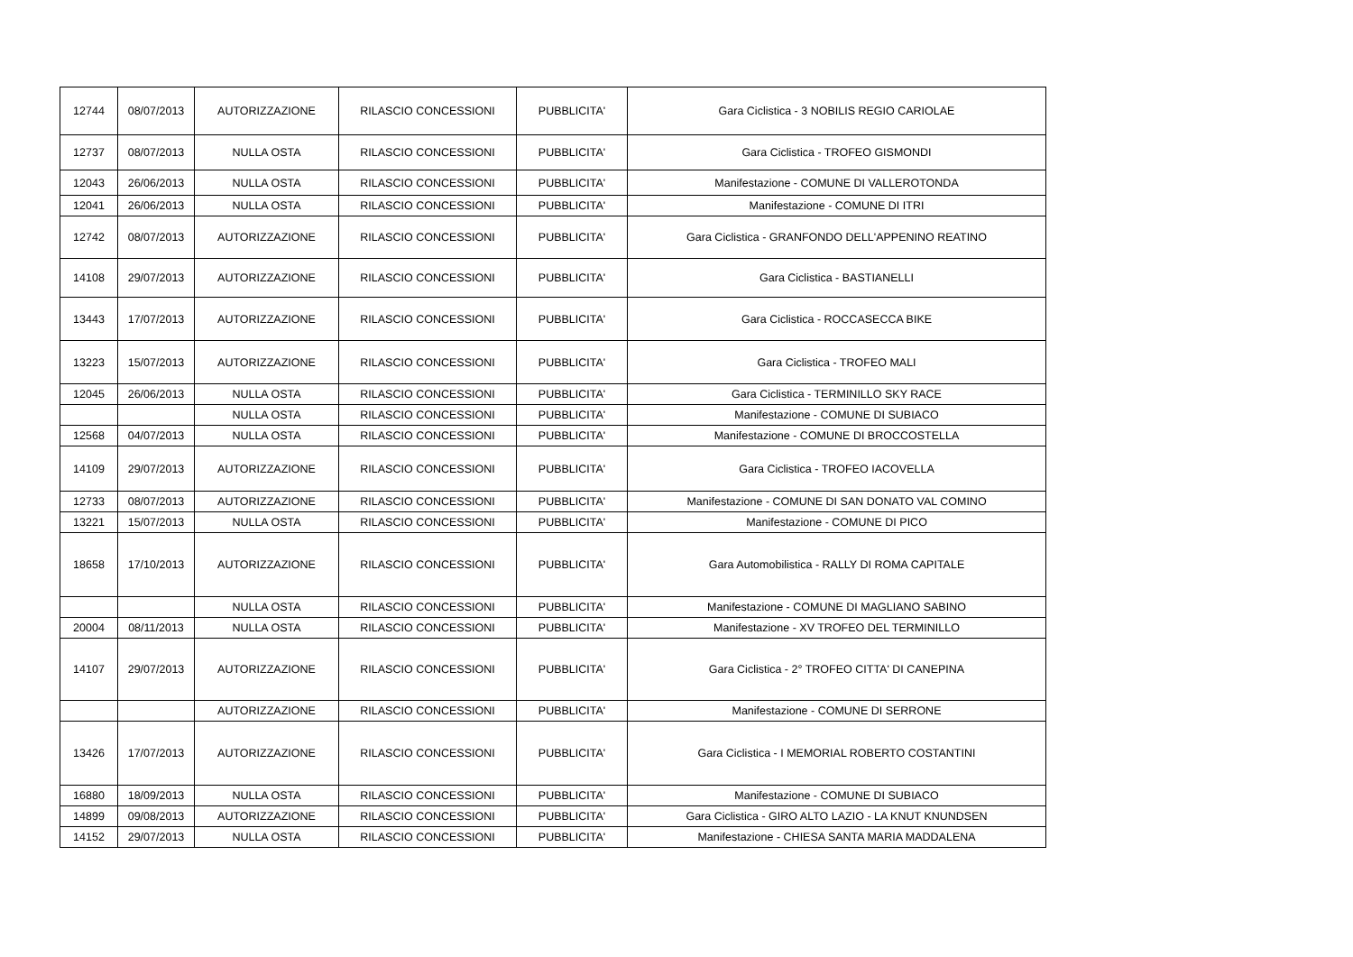| 12744 | 08/07/2013 | AUTORIZZAZIONE | RILASCIO CONCESSIONI | PUBBLICITA' | Gara Ciclistica - 3 NOBILIS REGIO CARIOLAE |
| 12737 | 08/07/2013 | NULLA OSTA | RILASCIO CONCESSIONI | PUBBLICITA' | Gara Ciclistica - TROFEO GISMONDI |
| 12043 | 26/06/2013 | NULLA OSTA | RILASCIO CONCESSIONI | PUBBLICITA' | Manifestazione - COMUNE DI VALLEROTONDA |
| 12041 | 26/06/2013 | NULLA OSTA | RILASCIO CONCESSIONI | PUBBLICITA' | Manifestazione - COMUNE DI ITRI |
| 12742 | 08/07/2013 | AUTORIZZAZIONE | RILASCIO CONCESSIONI | PUBBLICITA' | Gara Ciclistica - GRANFONDO DELL'APPENINO REATINO |
| 14108 | 29/07/2013 | AUTORIZZAZIONE | RILASCIO CONCESSIONI | PUBBLICITA' | Gara Ciclistica - BASTIANELLI |
| 13443 | 17/07/2013 | AUTORIZZAZIONE | RILASCIO CONCESSIONI | PUBBLICITA' | Gara Ciclistica - ROCCASECCA BIKE |
| 13223 | 15/07/2013 | AUTORIZZAZIONE | RILASCIO CONCESSIONI | PUBBLICITA' | Gara Ciclistica - TROFEO MALI |
| 12045 | 26/06/2013 | NULLA OSTA | RILASCIO CONCESSIONI | PUBBLICITA' | Gara Ciclistica - TERMINILLO SKY RACE |
| | | NULLA OSTA | RILASCIO CONCESSIONI | PUBBLICITA' | Manifestazione - COMUNE DI SUBIACO |
| 12568 | 04/07/2013 | NULLA OSTA | RILASCIO CONCESSIONI | PUBBLICITA' | Manifestazione - COMUNE DI BROCCOSTELLA |
| 14109 | 29/07/2013 | AUTORIZZAZIONE | RILASCIO CONCESSIONI | PUBBLICITA' | Gara Ciclistica - TROFEO IACOVELLA |
| 12733 | 08/07/2013 | AUTORIZZAZIONE | RILASCIO CONCESSIONI | PUBBLICITA' | Manifestazione - COMUNE DI SAN DONATO VAL COMINO |
| 13221 | 15/07/2013 | NULLA OSTA | RILASCIO CONCESSIONI | PUBBLICITA' | Manifestazione - COMUNE DI PICO |
| 18658 | 17/10/2013 | AUTORIZZAZIONE | RILASCIO CONCESSIONI | PUBBLICITA' | Gara Automobilistica - RALLY DI ROMA CAPITALE |
| | | NULLA OSTA | RILASCIO CONCESSIONI | PUBBLICITA' | Manifestazione - COMUNE DI MAGLIANO SABINO |
| 20004 | 08/11/2013 | NULLA OSTA | RILASCIO CONCESSIONI | PUBBLICITA' | Manifestazione - XV TROFEO DEL TERMINILLO |
| 14107 | 29/07/2013 | AUTORIZZAZIONE | RILASCIO CONCESSIONI | PUBBLICITA' | Gara Ciclistica - 2° TROFEO CITTA' DI CANEPINA |
| | | AUTORIZZAZIONE | RILASCIO CONCESSIONI | PUBBLICITA' | Manifestazione - COMUNE DI SERRONE |
| 13426 | 17/07/2013 | AUTORIZZAZIONE | RILASCIO CONCESSIONI | PUBBLICITA' | Gara Ciclistica - I MEMORIAL ROBERTO COSTANTINI |
| 16880 | 18/09/2013 | NULLA OSTA | RILASCIO CONCESSIONI | PUBBLICITA' | Manifestazione - COMUNE DI SUBIACO |
| 14899 | 09/08/2013 | AUTORIZZAZIONE | RILASCIO CONCESSIONI | PUBBLICITA' | Gara Ciclistica - GIRO ALTO LAZIO - LA KNUT KNUNDSEN |
| 14152 | 29/07/2013 | NULLA OSTA | RILASCIO CONCESSIONI | PUBBLICITA' | Manifestazione - CHIESA SANTA MARIA MADDALENA |